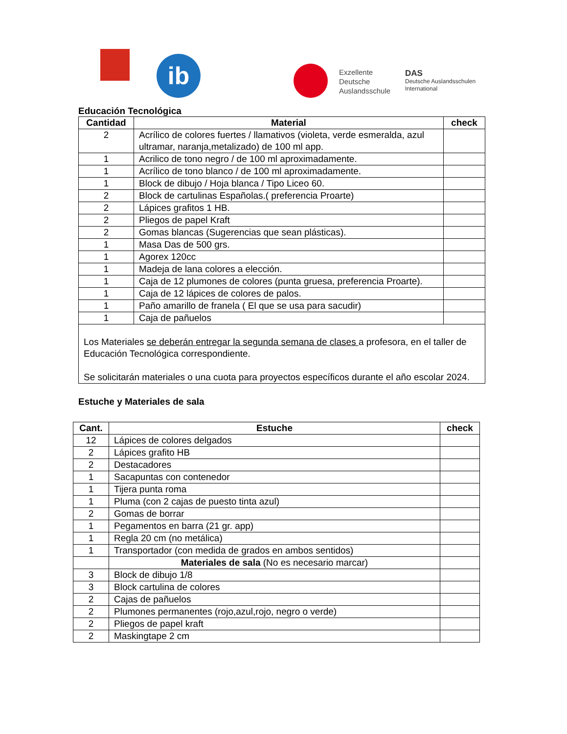ib
Exzellente
Deutsche
Auslandsschule
DAS
Deutsche Auslandsschulen
International
Educación Tecnológica
| Cantidad | Material | check |
| --- | --- | --- |
| 2 | Acrílico de colores fuertes / llamativos (violeta, verde esmeralda, azul ultramar, naranja,metalizado) de 100 ml app. | |
| 1 | Acrilico de tono negro / de 100 ml aproximadamente. | |
| 1 | Acrílico de tono blanco / de 100 ml aproximadamente. | |
| 1 | Block de dibujo / Hoja blanca / Tipo Liceo 60. | |
| 2 | Block de cartulinas Españolas.( preferencia Proarte) | |
| 2 | Lápices grafitos 1 HB. | |
| 2 | Pliegos de papel Kraft | |
| 2 | Gomas blancas (Sugerencias que sean plásticas). | |
| 1 | Masa Das de 500 grs. | |
| 1 | Agorex 120cc | |
| 1 | Madeja de lana colores a elección. | |
| 1 | Caja de 12 plumones de colores (punta gruesa, preferencia Proarte). | |
| 1 | Caja de 12 lápices de colores de palos. | |
| 1 | Paño amarillo de franela ( El que se usa para sacudir) | |
| 1 | Caja de pañuelos | |
| Los Materiales se deberán entregar la segunda semana de clases a profesora, en el taller de Educación Tecnológica correspondiente. Se solicitarán materiales o una cuota para proyectos específicos durante el año escolar 2024. | | |
Estuche y Materiales de sala
| Cant. | Estuche | check |
| --- | --- | --- |
| 12 | Lápices de colores delgados | |
| 2 | Lápices grafito HB | |
| 2 | Destacadores | |
| 1 | Sacapuntas con contenedor | |
| 1 | Tijera punta roma | |
| 1 | Pluma (con 2 cajas de puesto tinta azul) | |
| 2 | Gomas de borrar | |
| 1 | Pegamentos en barra (21 gr. app) | |
| 1 | Regla 20 cm (no metálica) | |
| 1 | Transportador (con medida de grados en ambos sentidos) | |
| | Materiales de sala (No es necesario marcar) | |
| 3 | Block de dibujo 1/8 | |
| 3 | Block cartulina de colores | |
| 2 | Cajas de pañuelos | |
| 2 | Plumones permanentes (rojo,azul,rojo, negro o verde) | |
| 2 | Pliegos de papel kraft | |
| 2 | Maskingtape 2 cm | |